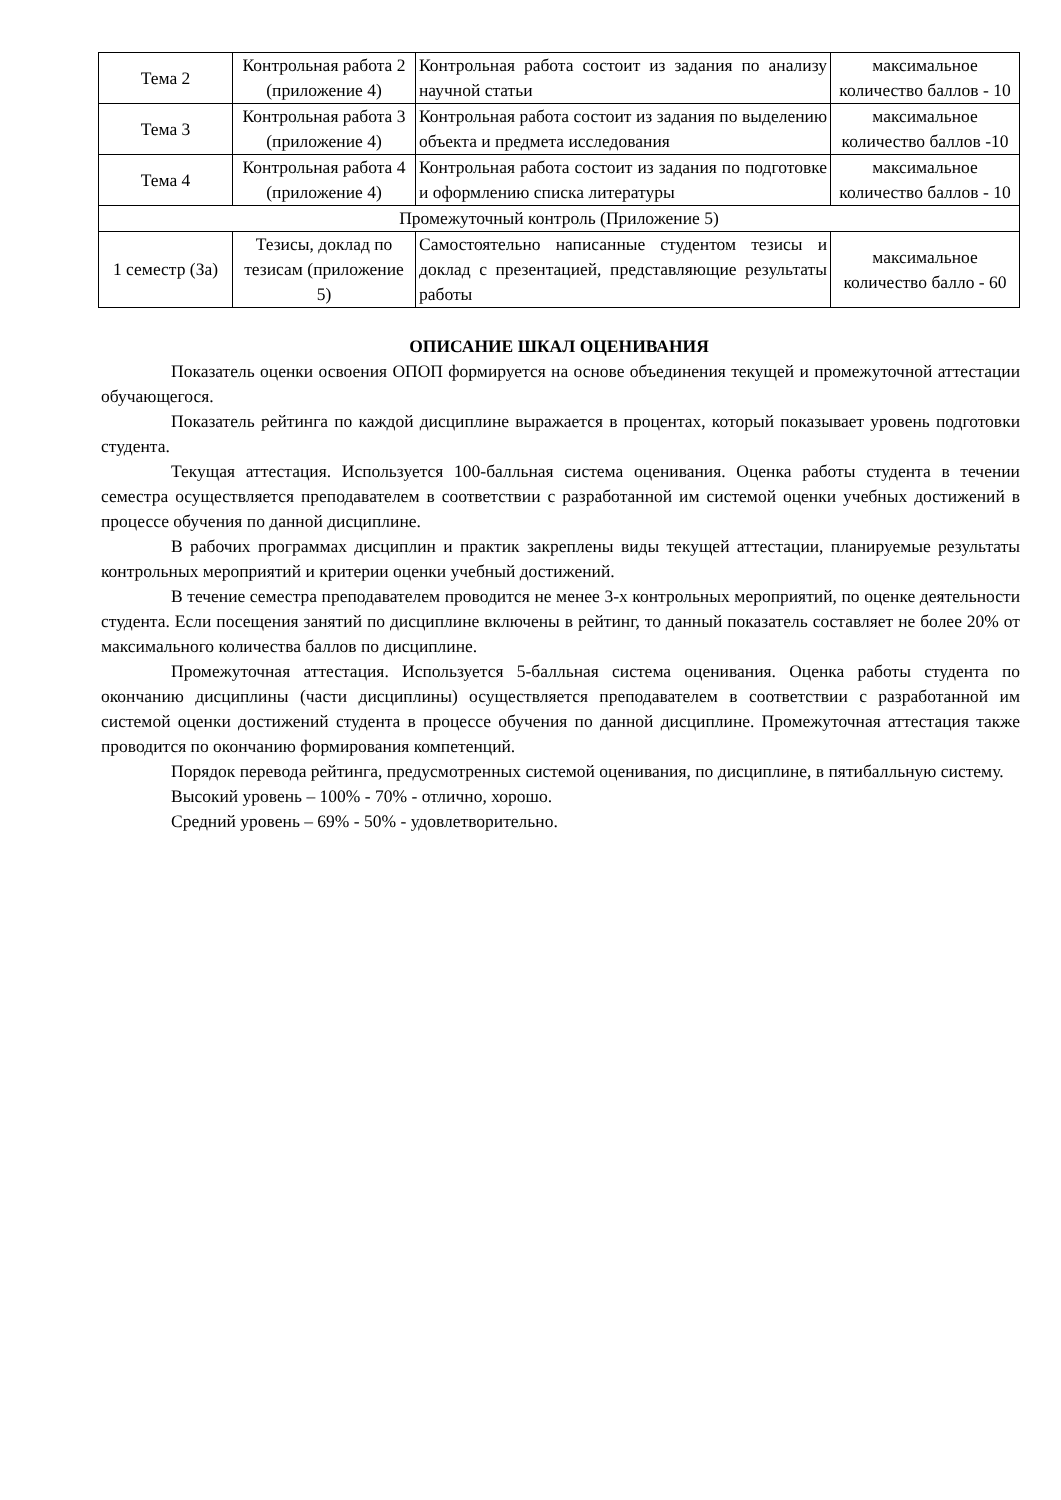| Тема 2 | Контрольная работа 2 (приложение 4) | Контрольная работа состоит из задания по анализу научной статьи | максимальное количество баллов - 10 |
| Тема 3 | Контрольная работа 3 (приложение 4) | Контрольная работа состоит из задания по выделению объекта и предмета исследования | максимальное количество баллов -10 |
| Тема 4 | Контрольная работа 4 (приложение 4) | Контрольная работа состоит из задания по подготовке и оформлению списка литературы | максимальное количество баллов - 10 |
| Промежуточный контроль (Приложение 5) | | | |
| 1 семестр (За) | Тезисы, доклад по тезисам (приложение 5) | Самостоятельно написанные студентом тезисы и доклад с презентацией, представляющие результаты работы | максимальное количество балло - 60 |
ОПИСАНИЕ ШКАЛ ОЦЕНИВАНИЯ
Показатель оценки освоения ОПОП формируется на основе объединения текущей и промежуточной аттестации обучающегося.
Показатель рейтинга по каждой дисциплине выражается в процентах, который показывает уровень подготовки студента.
Текущая аттестация. Используется 100-балльная система оценивания. Оценка работы студента в течении семестра осуществляется преподавателем в соответствии с разработанной им системой оценки учебных достижений в процессе обучения по данной дисциплине.
В рабочих программах дисциплин и практик закреплены виды текущей аттестации, планируемые результаты контрольных мероприятий и критерии оценки учебный достижений.
В течение семестра преподавателем проводится не менее 3-х контрольных мероприятий, по оценке деятельности студента. Если посещения занятий по дисциплине включены в рейтинг, то данный показатель составляет не более 20% от максимального количества баллов по дисциплине.
Промежуточная аттестация. Используется 5-балльная система оценивания. Оценка работы студента по окончанию дисциплины (части дисциплины) осуществляется преподавателем в соответствии с разработанной им системой оценки достижений студента в процессе обучения по данной дисциплине. Промежуточная аттестация также проводится по окончанию формирования компетенций.
Порядок перевода рейтинга, предусмотренных системой оценивания, по дисциплине, в пятибалльную систему.
Высокий уровень – 100% - 70% - отлично, хорошо.
Средний уровень – 69% - 50% - удовлетворительно.